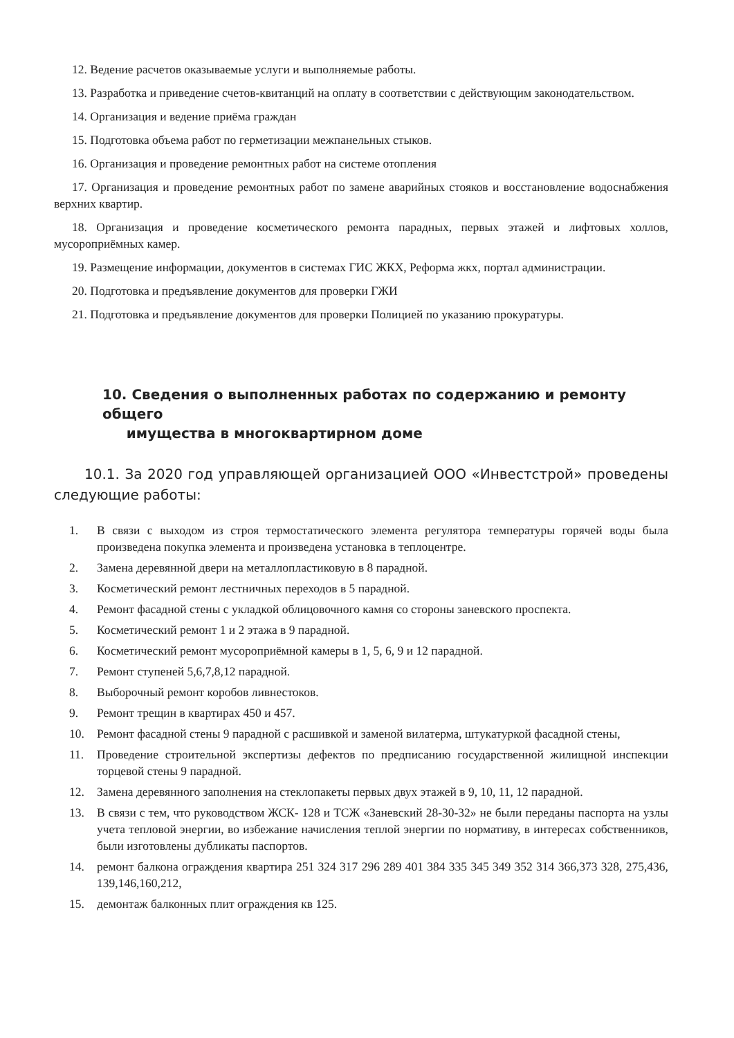12. Ведение расчетов оказываемые услуги и выполняемые работы.
13. Разработка и приведение счетов-квитанций на оплату в соответствии с действующим законодательством.
14. Организация и ведение приёма граждан
15. Подготовка объема работ по герметизации межпанельных стыков.
16. Организация и проведение ремонтных работ на системе отопления
17. Организация и проведение ремонтных работ по замене аварийных стояков и восстановление водоснабжения верхних квартир.
18. Организация и проведение косметического ремонта парадных, первых этажей и лифтовых холлов, мусороприёмных камер.
19. Размещение информации, документов в системах ГИС ЖКХ, Реформа жкх, портал администрации.
20. Подготовка и предъявление документов для проверки ГЖИ
21. Подготовка и предъявление документов для проверки Полицией по указанию прокуратуры.
10. Сведения о выполненных работах по содержанию и ремонту общего
имущества в многоквартирном доме
10.1. За 2020 год управляющей организацией ООО «Инвестстрой» проведены следующие работы:
1. В связи с выходом из строя термостатического элемента регулятора температуры горячей воды была произведена покупка элемента и произведена установка в теплоцентре.
2. Замена деревянной двери на металлопластиковую в 8 парадной.
3. Косметический ремонт лестничных переходов в 5 парадной.
4. Ремонт фасадной стены с укладкой облицовочного камня со стороны заневского проспекта.
5. Косметический ремонт 1 и 2 этажа в 9 парадной.
6. Косметический ремонт мусороприёмной камеры в 1, 5, 6, 9 и 12 парадной.
7. Ремонт ступеней 5,6,7,8,12 парадной.
8. Выборочный ремонт коробов ливнестоков.
9. Ремонт трещин в квартирах 450 и 457.
10. Ремонт фасадной стены 9 парадной с расшивкой и заменой вилатерма, штукатуркой фасадной стены,
11. Проведение строительной экспертизы дефектов по предписанию государственной жилищной инспекции торцевой стены 9 парадной.
12. Замена деревянного заполнения на стеклопакеты первых двух этажей в 9, 10, 11, 12 парадной.
13. В связи с тем, что руководством ЖСК- 128 и ТСЖ «Заневский 28-30-32» не были переданы паспорта на узлы учета тепловой энергии, во избежание начисления теплой энергии по нормативу, в интересах собственников, были изготовлены дубликаты паспортов.
14. ремонт балкона ограждения квартира 251 324 317 296 289 401 384 335 345 349 352 314 366,373 328, 275,436, 139,146,160,212,
15. демонтаж балконных плит ограждения кв 125.